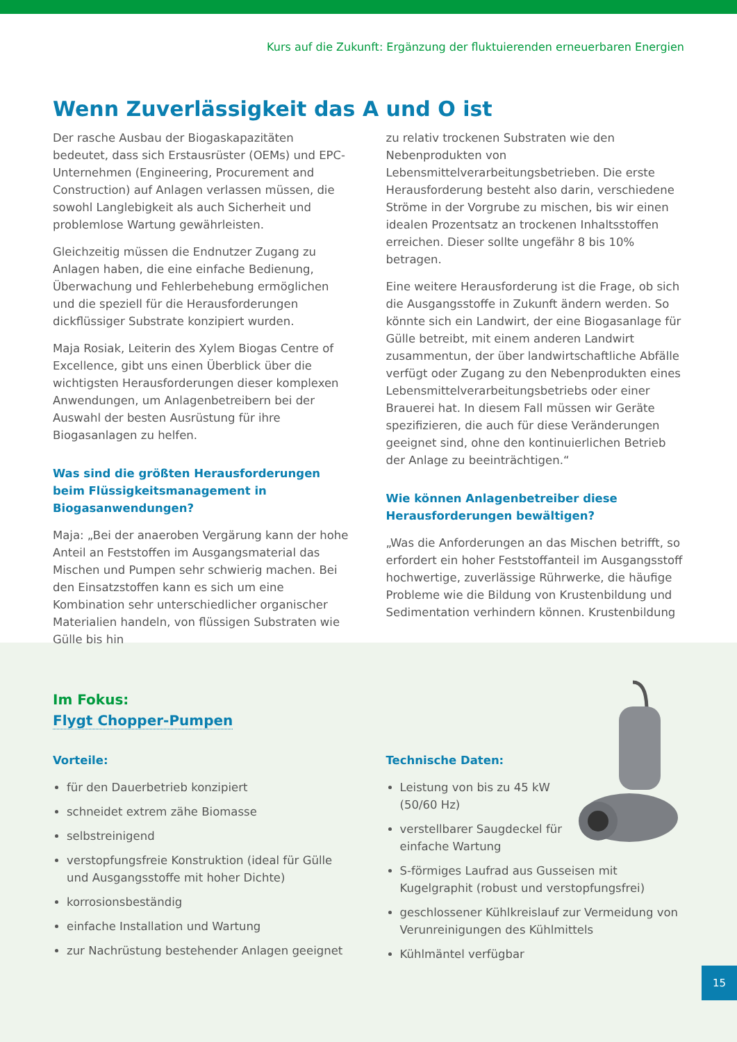Kurs auf die Zukunft: Ergänzung der fluktuierenden erneuerbaren Energien
Wenn Zuverlässigkeit das A und O ist
Der rasche Ausbau der Biogaskapazitäten bedeutet, dass sich Erstausrüster (OEMs) und EPC-Unternehmen (Engineering, Procurement and Construction) auf Anlagen verlassen müssen, die sowohl Langlebigkeit als auch Sicherheit und problemlose Wartung gewährleisten.
Gleichzeitig müssen die Endnutzer Zugang zu Anlagen haben, die eine einfache Bedienung, Überwachung und Fehlerbehebung ermöglichen und die speziell für die Herausforderungen dickflüssiger Substrate konzipiert wurden.
Maja Rosiak, Leiterin des Xylem Biogas Centre of Excellence, gibt uns einen Überblick über die wichtigsten Herausforderungen dieser komplexen Anwendungen, um Anlagenbetreibern bei der Auswahl der besten Ausrüstung für ihre Biogasanlagen zu helfen.
Was sind die größten Herausforderungen beim Flüssigkeitsmanagement in Biogasanwendungen?
Maja: „Bei der anaeroben Vergärung kann der hohe Anteil an Feststoffen im Ausgangsmaterial das Mischen und Pumpen sehr schwierig machen. Bei den Einsatzstoffen kann es sich um eine Kombination sehr unterschiedlicher organischer Materialien handeln, von flüssigen Substraten wie Gülle bis hin
zu relativ trockenen Substraten wie den Nebenprodukten von Lebensmittelverarbeitungsbetrieben. Die erste Herausforderung besteht also darin, verschiedene Ströme in der Vorgrube zu mischen, bis wir einen idealen Prozentsatz an trockenen Inhaltsstoffen erreichen. Dieser sollte ungefähr 8 bis 10% betragen.
Eine weitere Herausforderung ist die Frage, ob sich die Ausgangsstoffe in Zukunft ändern werden. So könnte sich ein Landwirt, der eine Biogasanlage für Gülle betreibt, mit einem anderen Landwirt zusammentun, der über landwirtschaftliche Abfälle verfügt oder Zugang zu den Nebenprodukten eines Lebensmittelverarbeitungsbetriebs oder einer Brauerei hat. In diesem Fall müssen wir Geräte spezifizieren, die auch für diese Veränderungen geeignet sind, ohne den kontinuierlichen Betrieb der Anlage zu beeinträchtigen.“
Wie können Anlagenbetreiber diese Herausforderungen bewältigen?
„Was die Anforderungen an das Mischen betrifft, so erfordert ein hoher Feststoffanteil im Ausgangsstoff hochwertige, zuverlässige Rührwerke, die häufige Probleme wie die Bildung von Krustenbildung und Sedimentation verhindern können. Krustenbildung
Im Fokus:
Flygt Chopper-Pumpen
Vorteile:
für den Dauerbetrieb konzipiert
schneidet extrem zähe Biomasse
selbstreinigend
verstopfungsfreie Konstruktion (ideal für Gülle und Ausgangsstoffe mit hoher Dichte)
korrosionsbeständig
einfache Installation und Wartung
zur Nachrüstung bestehender Anlagen geeignet
Technische Daten:
Leistung von bis zu 45 kW
(50/60 Hz)
verstellbarer Saugdeckel für
einfache Wartung
S-förmiges Laufrad aus Gusseisen mit Kugelgraphit (robust und verstopfungsfrei)
geschlossener Kühlkreislauf zur Vermeidung von Verunreinigungen des Kühlmittels
Kühlmäntel verfügbar
15